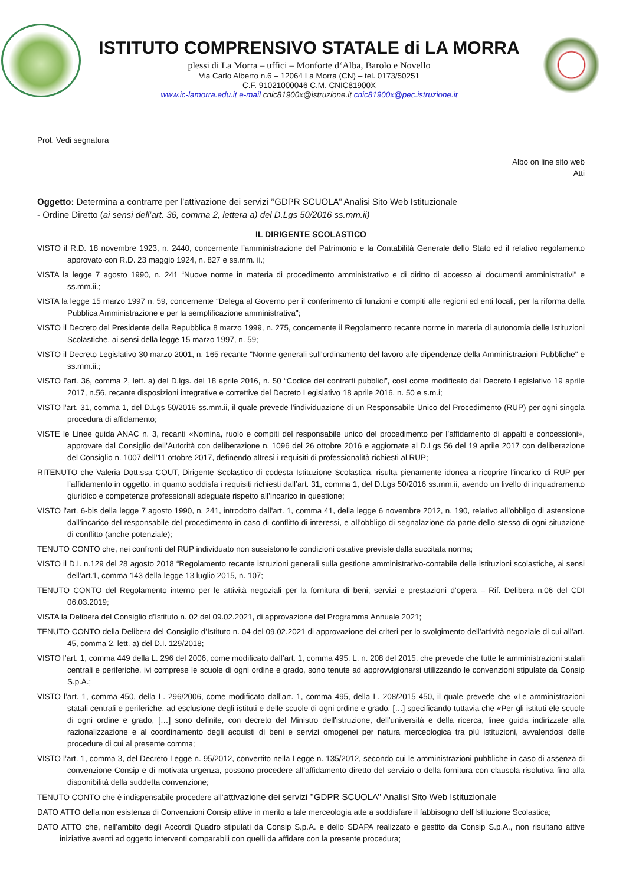ISTITUTO COMPRENSIVO STATALE di LA MORRA
plessi di La Morra – uffici – Monforte d‘Alba, Barolo e Novello
Via Carlo Alberto n.6 – 12064 La Morra (CN) – tel. 0173/50251
C.F. 91021000046 C.M. CNIC81900X
www.ic-lamorra.edu.it e-mail cnic81900x@istruzione.it cnic81900x@pec.istruzione.it
Prot. Vedi segnatura
Albo on line sito web
Atti
Oggetto: Determina a contrarre per l’attivazione dei servizi ’’GDPR SCUOLA’’ Analisi Sito Web Istituzionale
- Ordine Diretto (ai sensi dell’art. 36, comma 2, lettera a) del D.Lgs 50/2016 ss.mm.ii)
IL DIRIGENTE SCOLASTICO
VISTO il R.D. 18 novembre 1923, n. 2440, concernente l’amministrazione del Patrimonio e la Contabilità Generale dello Stato ed il relativo regolamento approvato con R.D. 23 maggio 1924, n. 827 e ss.mm. ii.;
VISTA la legge 7 agosto 1990, n. 241 “Nuove norme in materia di procedimento amministrativo e di diritto di accesso ai documenti amministrativi” e ss.mm.ii.;
VISTA la legge 15 marzo 1997 n. 59, concernente “Delega al Governo per il conferimento di funzioni e compiti alle regioni ed enti locali, per la riforma della Pubblica Amministrazione e per la semplificazione amministrativa";
VISTO il Decreto del Presidente della Repubblica 8 marzo 1999, n. 275, concernente il Regolamento recante norme in materia di autonomia delle Istituzioni Scolastiche, ai sensi della legge 15 marzo 1997, n. 59;
VISTO il Decreto Legislativo 30 marzo 2001, n. 165 recante "Norme generali sull'ordinamento del lavoro alle dipendenze della Amministrazioni Pubbliche" e ss.mm.ii.;
VISTO l’art. 36, comma 2, lett. a) del D.lgs. del 18 aprile 2016, n. 50 “Codice dei contratti pubblici”, così come modificato dal Decreto Legislativo 19 aprile 2017, n.56, recante disposizioni integrative e correttive del Decreto Legislativo 18 aprile 2016, n. 50 e s.m.i;
VISTO l'art. 31, comma 1, del D.Lgs 50/2016 ss.mm.ii, il quale prevede l’individuazione di un Responsabile Unico del Procedimento (RUP) per ogni singola procedura di affidamento;
VISTE le Linee guida ANAC n. 3, recanti «Nomina, ruolo e compiti del responsabile unico del procedimento per l’affidamento di appalti e concessioni», approvate dal Consiglio dell’Autorità con deliberazione n. 1096 del 26 ottobre 2016 e aggiornate al D.Lgs 56 del 19 aprile 2017 con deliberazione del Consiglio n. 1007 dell’11 ottobre 2017, definendo altresì i requisiti di professionalità richiesti al RUP;
RITENUTO che Valeria Dott.ssa COUT, Dirigente Scolastico di codesta Istituzione Scolastica, risulta pienamente idonea a ricoprire l’incarico di RUP per l’affidamento in oggetto, in quanto soddisfa i requisiti richiesti dall’art. 31, comma 1, del D.Lgs 50/2016 ss.mm.ii, avendo un livello di inquadramento giuridico e competenze professionali adeguate rispetto all’incarico in questione;
VISTO l’art. 6-bis della legge 7 agosto 1990, n. 241, introdotto dall'art. 1, comma 41, della legge 6 novembre 2012, n. 190, relativo all’obbligo di astensione dall’incarico del responsabile del procedimento in caso di conflitto di interessi, e all’obbligo di segnalazione da parte dello stesso di ogni situazione di conflitto (anche potenziale);
TENUTO CONTO che, nei confronti del RUP individuato non sussistono le condizioni ostative previste dalla succitata norma;
VISTO il D.I. n.129 del 28 agosto 2018 “Regolamento recante istruzioni generali sulla gestione amministrativo-contabile delle istituzioni scolastiche, ai sensi dell’art.1, comma 143 della legge 13 luglio 2015, n. 107;
TENUTO CONTO del Regolamento interno per le attività negoziali per la fornitura di beni, servizi e prestazioni d’opera – Rif. Delibera n.06 del CDI 06.03.2019;
VISTA la Delibera del Consiglio d’Istituto n. 02 del 09.02.2021, di approvazione del Programma Annuale 2021;
TENUTO CONTO della Delibera del Consiglio d’Istituto n. 04 del 09.02.2021 di approvazione dei criteri per lo svolgimento dell’attività negoziale di cui all’art. 45, comma 2, lett. a) del D.I. 129/2018;
VISTO l’art. 1, comma 449 della L. 296 del 2006, come modificato dall’art. 1, comma 495, L. n. 208 del 2015, che prevede che tutte le amministrazioni statali centrali e periferiche, ivi comprese le scuole di ogni ordine e grado, sono tenute ad approvvigionarsi utilizzando le convenzioni stipulate da Consip S.p.A.;
VISTO l’art. 1, comma 450, della L. 296/2006, come modificato dall’art. 1, comma 495, della L. 208/2015 450, il quale prevede che «Le amministrazioni statali centrali e periferiche, ad esclusione degli istituti e delle scuole di ogni ordine e grado, […] specificando tuttavia che «Per gli istituti ele scuole di ogni ordine e grado, […] sono definite, con decreto del Ministro dell'istruzione, dell'università e della ricerca, linee guida indirizzate alla razionalizzazione e al coordinamento degli acquisti di beni e servizi omogenei per natura merceologica tra più istituzioni, avvalendosi delle procedure di cui al presente comma;
VISTO l’art. 1, comma 3, del Decreto Legge n. 95/2012, convertito nella Legge n. 135/2012, secondo cui le amministrazioni pubbliche in caso di assenza di convenzione Consip e di motivata urgenza, possono procedere all’affidamento diretto del servizio o della fornitura con clausola risolutiva fino alla disponibilità della suddetta convenzione;
TENUTO CONTO che è indispensabile procedere all’attivazione dei servizi ’’GDPR SCUOLA’’ Analisi Sito Web Istituzionale
DATO ATTO della non esistenza di Convenzioni Consip attive in merito a tale merceologia atte a soddisfare il fabbisogno dell’Istituzione Scolastica;
DATO ATTO che, nell’ambito degli Accordi Quadro stipulati da Consip S.p.A. e dello SDAPA realizzato e gestito da Consip S.p.A., non risultano attive iniziative aventi ad oggetto interventi comparabili con quelli da affidare con la presente procedura;